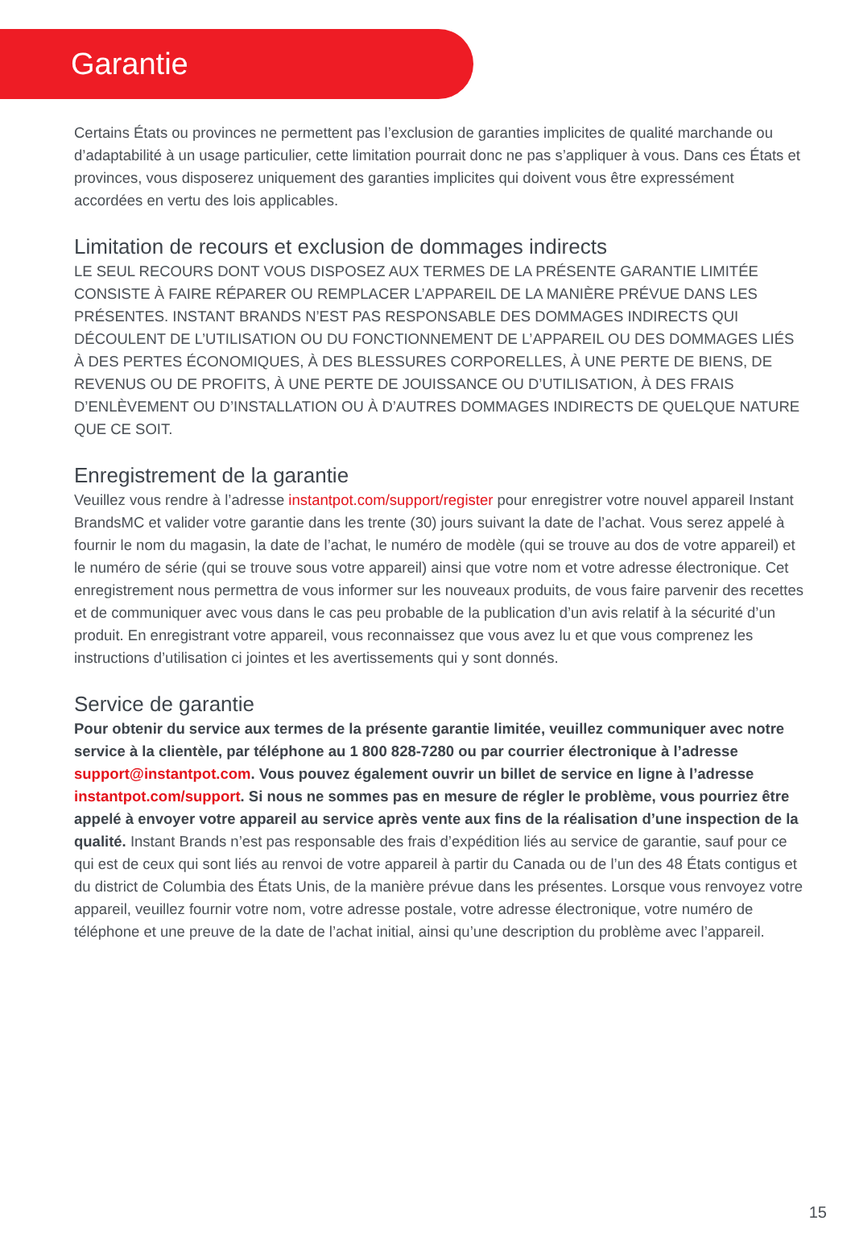Garantie
Certains États ou provinces ne permettent pas l’exclusion de garanties implicites de qualité marchande ou d’adaptabilité à un usage particulier, cette limitation pourrait donc ne pas s’appliquer à vous. Dans ces États et provinces, vous disposerez uniquement des garanties implicites qui doivent vous être expressément accordées en vertu des lois applicables.
Limitation de recours et exclusion de dommages indirects
LE SEUL RECOURS DONT VOUS DISPOSEZ AUX TERMES DE LA PRÉSENTE GARANTIE LIMITÉE CONSISTE À FAIRE RÉPARER OU REMPLACER L’APPAREIL DE LA MANIÈRE PRÉVUE DANS LES PRÉSENTES. INSTANT BRANDS N’EST PAS RESPONSABLE DES DOMMAGES INDIRECTS QUI DÉCOULENT DE L’UTILISATION OU DU FONCTIONNEMENT DE L’APPAREIL OU DES DOMMAGES LIÉS À DES PERTES ÉCONOMIQUES, À DES BLESSURES CORPORELLES, À UNE PERTE DE BIENS, DE REVENUS OU DE PROFITS, À UNE PERTE DE JOUISSANCE OU D’UTILISATION, À DES FRAIS D’ENLÈVEMENT OU D’INSTALLATION OU À D’AUTRES DOMMAGES INDIRECTS DE QUELQUE NATURE QUE CE SOIT.
Enregistrement de la garantie
Veuillez vous rendre à l’adresse instantpot.com/support/register pour enregistrer votre nouvel appareil Instant BrandsMC et valider votre garantie dans les trente (30) jours suivant la date de l’achat. Vous serez appelé à fournir le nom du magasin, la date de l’achat, le numéro de modèle (qui se trouve au dos de votre appareil) et le numéro de série (qui se trouve sous votre appareil) ainsi que votre nom et votre adresse électronique. Cet enregistrement nous permettra de vous informer sur les nouveaux produits, de vous faire parvenir des recettes et de communiquer avec vous dans le cas peu probable de la publication d’un avis relatif à la sécurité d’un produit. En enregistrant votre appareil, vous reconnaissez que vous avez lu et que vous comprenez les instructions d’utilisation ci jointes et les avertissements qui y sont donnés.
Service de garantie
Pour obtenir du service aux termes de la présente garantie limitée, veuillez communiquer avec notre service à la clientèle, par téléphone au 1 800 828-7280 ou par courrier électronique à l’adresse support@instantpot.com. Vous pouvez également ouvrir un billet de service en ligne à l’adresse instantpot.com/support. Si nous ne sommes pas en mesure de régler le problème, vous pourriez être appelé à envoyer votre appareil au service après vente aux fins de la réalisation d’une inspection de la qualité. Instant Brands n’est pas responsable des frais d’expédition liés au service de garantie, sauf pour ce qui est de ceux qui sont liés au renvoi de votre appareil à partir du Canada ou de l’un des 48 États contigus et du district de Columbia des États Unis, de la manière prévue dans les présentes. Lorsque vous renvoyez votre appareil, veuillez fournir votre nom, votre adresse postale, votre adresse électronique, votre numéro de téléphone et une preuve de la date de l’achat initial, ainsi qu’une description du problème avec l’appareil.
15